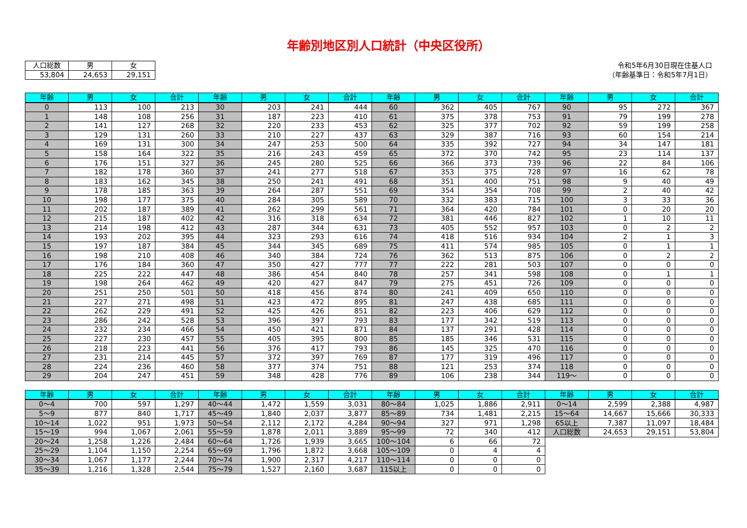年齢別地区別人口統計（中央区役所）
| 人口総数 | 男 | 女 |
| 53,804 | 24,653 | 29,151 |
令和5年6月30日現在住基人口
（年齢基準日：令和5年7月1日）
| 年齢 | 男 | 女 | 合計 | 年齢 | 男 | 女 | 合計 | 年齢 | 男 | 女 | 合計 | 年齢 | 男 | 女 | 合計 |
| --- | --- | --- | --- | --- | --- | --- | --- | --- | --- | --- | --- | --- | --- | --- | --- |
| 0 | 113 | 100 | 213 | 30 | 203 | 241 | 444 | 60 | 362 | 405 | 767 | 90 | 95 | 272 | 367 |
| 1 | 148 | 108 | 256 | 31 | 187 | 223 | 410 | 61 | 375 | 378 | 753 | 91 | 79 | 199 | 278 |
| 2 | 141 | 127 | 268 | 32 | 220 | 233 | 453 | 62 | 325 | 377 | 702 | 92 | 59 | 199 | 258 |
| 3 | 129 | 131 | 260 | 33 | 210 | 227 | 437 | 63 | 329 | 387 | 716 | 93 | 60 | 154 | 214 |
| 4 | 169 | 131 | 300 | 34 | 247 | 253 | 500 | 64 | 335 | 392 | 727 | 94 | 34 | 147 | 181 |
| 5 | 158 | 164 | 322 | 35 | 216 | 243 | 459 | 65 | 372 | 370 | 742 | 95 | 23 | 114 | 137 |
| 6 | 176 | 151 | 327 | 36 | 245 | 280 | 525 | 66 | 366 | 373 | 739 | 96 | 22 | 84 | 106 |
| 7 | 182 | 178 | 360 | 37 | 241 | 277 | 518 | 67 | 353 | 375 | 728 | 97 | 16 | 62 | 78 |
| 8 | 183 | 162 | 345 | 38 | 250 | 241 | 491 | 68 | 351 | 400 | 751 | 98 | 9 | 40 | 49 |
| 9 | 178 | 185 | 363 | 39 | 264 | 287 | 551 | 69 | 354 | 354 | 708 | 99 | 2 | 40 | 42 |
| 10 | 198 | 177 | 375 | 40 | 284 | 305 | 589 | 70 | 332 | 383 | 715 | 100 | 3 | 33 | 36 |
| 11 | 202 | 187 | 389 | 41 | 262 | 299 | 561 | 71 | 364 | 420 | 784 | 101 | 0 | 20 | 20 |
| 12 | 215 | 187 | 402 | 42 | 316 | 318 | 634 | 72 | 381 | 446 | 827 | 102 | 1 | 10 | 11 |
| 13 | 214 | 198 | 412 | 43 | 287 | 344 | 631 | 73 | 405 | 552 | 957 | 103 | 0 | 2 | 2 |
| 14 | 193 | 202 | 395 | 44 | 323 | 293 | 616 | 74 | 418 | 516 | 934 | 104 | 2 | 1 | 3 |
| 15 | 197 | 187 | 384 | 45 | 344 | 345 | 689 | 75 | 411 | 574 | 985 | 105 | 0 | 1 | 1 |
| 16 | 198 | 210 | 408 | 46 | 340 | 384 | 724 | 76 | 362 | 513 | 875 | 106 | 0 | 2 | 2 |
| 17 | 176 | 184 | 360 | 47 | 350 | 427 | 777 | 77 | 222 | 281 | 503 | 107 | 0 | 0 | 0 |
| 18 | 225 | 222 | 447 | 48 | 386 | 454 | 840 | 78 | 257 | 341 | 598 | 108 | 0 | 1 | 1 |
| 19 | 198 | 264 | 462 | 49 | 420 | 427 | 847 | 79 | 275 | 451 | 726 | 109 | 0 | 0 | 0 |
| 20 | 251 | 250 | 501 | 50 | 418 | 456 | 874 | 80 | 241 | 409 | 650 | 110 | 0 | 0 | 0 |
| 21 | 227 | 271 | 498 | 51 | 423 | 472 | 895 | 81 | 247 | 438 | 685 | 111 | 0 | 0 | 0 |
| 22 | 262 | 229 | 491 | 52 | 425 | 426 | 851 | 82 | 223 | 406 | 629 | 112 | 0 | 0 | 0 |
| 23 | 286 | 242 | 528 | 53 | 396 | 397 | 793 | 83 | 177 | 342 | 519 | 113 | 0 | 0 | 0 |
| 24 | 232 | 234 | 466 | 54 | 450 | 421 | 871 | 84 | 137 | 291 | 428 | 114 | 0 | 0 | 0 |
| 25 | 227 | 230 | 457 | 55 | 405 | 395 | 800 | 85 | 185 | 346 | 531 | 115 | 0 | 0 | 0 |
| 26 | 218 | 223 | 441 | 56 | 376 | 417 | 793 | 86 | 145 | 325 | 470 | 116 | 0 | 0 | 0 |
| 27 | 231 | 214 | 445 | 57 | 372 | 397 | 769 | 87 | 177 | 319 | 496 | 117 | 0 | 0 | 0 |
| 28 | 224 | 236 | 460 | 58 | 377 | 374 | 751 | 88 | 121 | 253 | 374 | 118 | 0 | 0 | 0 |
| 29 | 204 | 247 | 451 | 59 | 348 | 428 | 776 | 89 | 106 | 238 | 344 | 119～ | 0 | 0 | 0 |
| 年齢 | 男 | 女 | 合計 | 年齢 | 男 | 女 | 合計 | 年齢 | 男 | 女 | 合計 | 年齢 | 男 | 女 | 合計 |
| --- | --- | --- | --- | --- | --- | --- | --- | --- | --- | --- | --- | --- | --- | --- | --- |
| 0～4 | 700 | 597 | 1,297 | 40～44 | 1,472 | 1,559 | 3,031 | 80～84 | 1,025 | 1,886 | 2,911 | 0～14 | 2,599 | 2,388 | 4,987 |
| 5～9 | 877 | 840 | 1,717 | 45～49 | 1,840 | 2,037 | 3,877 | 85～89 | 734 | 1,481 | 2,215 | 15～64 | 14,667 | 15,666 | 30,333 |
| 10～14 | 1,022 | 951 | 1,973 | 50～54 | 2,112 | 2,172 | 4,284 | 90～94 | 327 | 971 | 1,298 | 65以上 | 7,387 | 11,097 | 18,484 |
| 15～19 | 994 | 1,067 | 2,061 | 55～59 | 1,878 | 2,011 | 3,889 | 95～99 | 72 | 340 | 412 | 人口総数 | 24,653 | 29,151 | 53,804 |
| 20～24 | 1,258 | 1,226 | 2,484 | 60～64 | 1,726 | 1,939 | 3,665 | 100～104 | 6 | 66 | 72 | | | | |
| 25～29 | 1,104 | 1,150 | 2,254 | 65～69 | 1,796 | 1,872 | 3,668 | 105～109 | 0 | 4 | 4 | | | | |
| 30～34 | 1,067 | 1,177 | 2,244 | 70～74 | 1,900 | 2,317 | 4,217 | 110～114 | 0 | 0 | 0 | | | | |
| 35～39 | 1,216 | 1,328 | 2,544 | 75～79 | 1,527 | 2,160 | 3,687 | 115以上 | 0 | 0 | 0 | | | | |